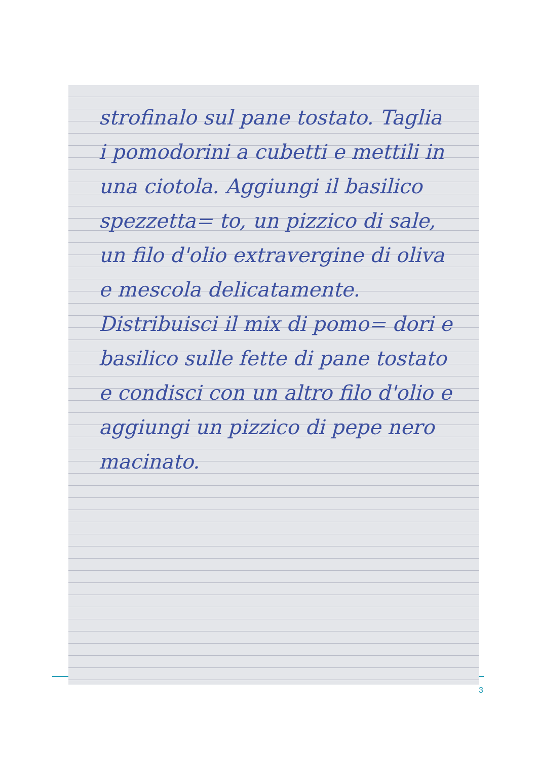strofinalo sul pane tostato. Taglia i pomodorini a cubetti e mettili in una ciotola. Aggiungi il basilico spezzetta= to, un pizzico di sale, un filo d'olio extravergine di oliva e mescola delicatamente. Distribuisci il mix di pomo= dori e basilico sulle fette di pane tostato e condisci con un altro filo d'olio e aggiungi un pizzico di pepe nero macinato.
3